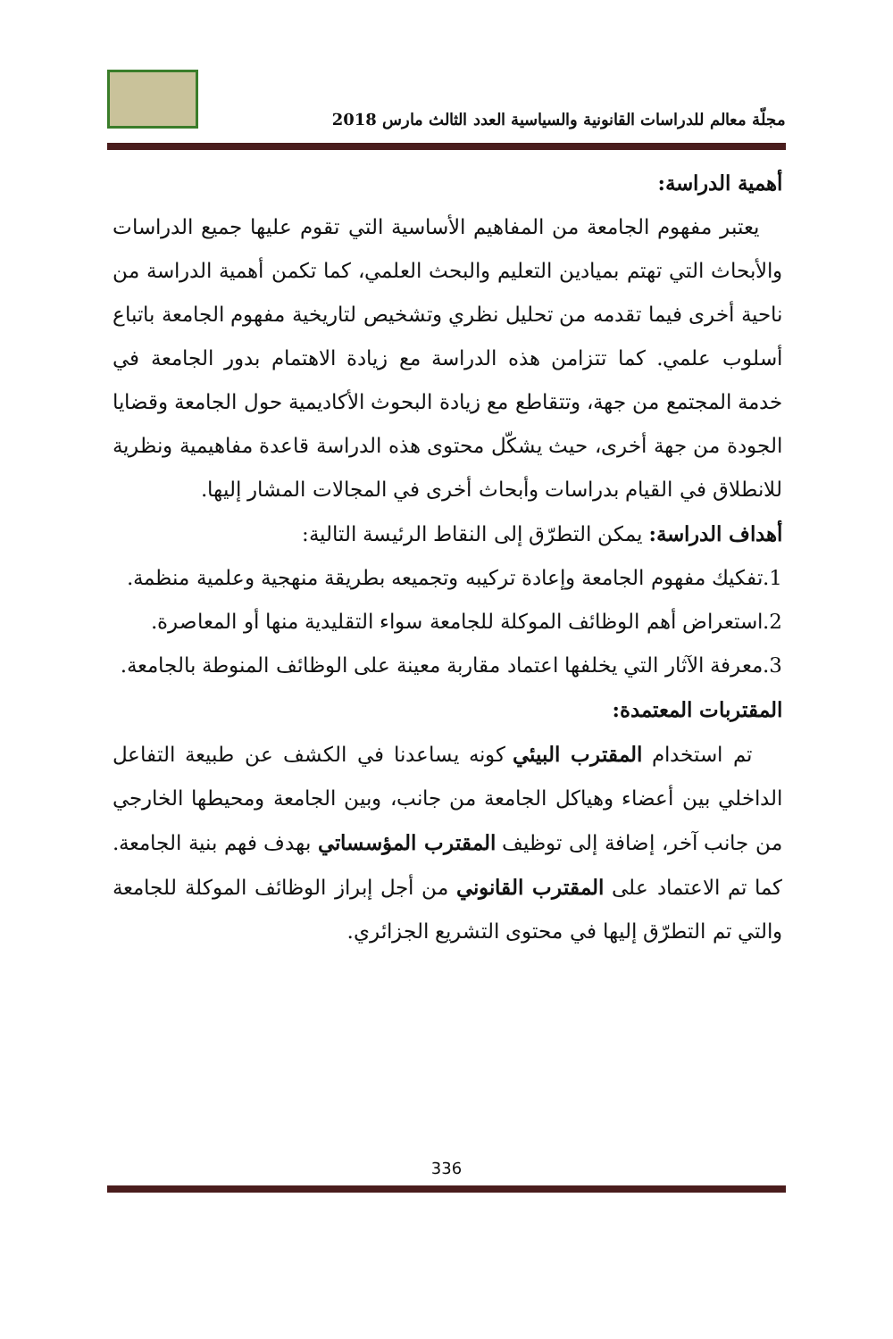مجلّة معالم للدراسات القانونية والسياسية العدد الثالث مارس 2018
أهمية الدراسة:
يعتبر مفهوم الجامعة من المفاهيم الأساسية التي تقوم عليها جميع الدراسات والأبحاث التي تهتم بميادين التعليم والبحث العلمي، كما تكمن أهمية الدراسة من ناحية أخرى فيما تقدمه من تحليل نظري وتشخيص لتاريخية مفهوم الجامعة باتباع أسلوب علمي. كما تتزامن هذه الدراسة مع زيادة الاهتمام بدور الجامعة في خدمة المجتمع من جهة، وتتقاطع مع زيادة البحوث الأكاديمية حول الجامعة وقضايا الجودة من جهة أخرى، حيث يشكّل محتوى هذه الدراسة قاعدة مفاهيمية ونظرية للانطلاق في القيام بدراسات وأبحاث أخرى في المجالات المشار إليها.
أهداف الدراسة: يمكن التطرّق إلى النقاط الرئيسة التالية:
1.تفكيك مفهوم الجامعة وإعادة تركيبه وتجميعه بطريقة منهجية وعلمية منظمة.
2.استعراض أهم الوظائف الموكلة للجامعة سواء التقليدية منها أو المعاصرة.
3.معرفة الآثار التي يخلفها اعتماد مقاربة معينة على الوظائف المنوطة بالجامعة.
المقتربات المعتمدة:
تم استخدام المقترب البيئي كونه يساعدنا في الكشف عن طبيعة التفاعل الداخلي بين أعضاء وهياكل الجامعة من جانب، وبين الجامعة ومحيطها الخارجي من جانب آخر، إضافة إلى توظيف المقترب المؤسساتي بهدف فهم بنية الجامعة. كما تم الاعتماد على المقترب القانوني من أجل إبراز الوظائف الموكلة للجامعة والتي تم التطرّق إليها في محتوى التشريع الجزائري.
336